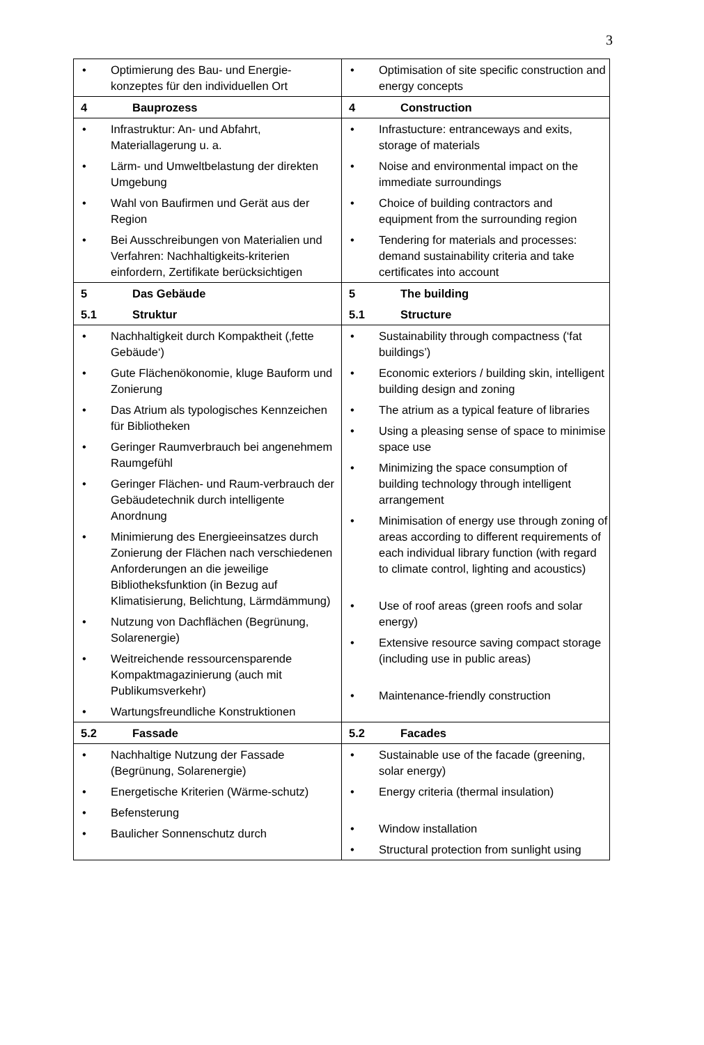3
| • Optimierung des Bau- und Energie-konzeptes für den individuellen Ort | • Optimisation of site specific construction and energy concepts |
| 4 Bauprozess | 4 Construction |
| • Infrastruktur: An- und Abfahrt, Materiallagerung u. a. • Lärm- und Umweltbelastung der direkten Umgebung • Wahl von Baufirmen und Gerät aus der Region • Bei Ausschreibungen von Materialien und Verfahren: Nachhaltigkeits-kriterien einfordern, Zertifikate berücksichtigen | • Infrastucture: entranceways and exits, storage of materials • Noise and environmental impact on the immediate surroundings • Choice of building contractors and equipment from the surrounding region • Tendering for materials and processes: demand sustainability criteria and take certificates into account |
| 5 Das Gebäude 5.1 Struktur | 5 The building 5.1 Structure |
| • Nachhaltigkeit durch Kompaktheit (‚fette Gebäude‘) • Gute Flächenökonomie, kluge Bauform und Zonierung • Das Atrium als typologisches Kennzeichen für Bibliotheken • Geringer Raumverbrauch bei angenehmem Raumgefühl • Geringer Flächen- und Raum-verbrauch der Gebäudetechnik durch intelligente Anordnung • Minimierung des Energieeinsatzes durch Zonierung der Flächen nach verschiedenen Anforderungen an die jeweilige Bibliotheksfunktion (in Bezug auf Klimatisierung, Belichtung, Lärmdämmung) • Nutzung von Dachflächen (Begrünung, Solarenergie) • Weitreichende ressourcensparende Kompaktmagazinierung (auch mit Publikumsverkehr) • Wartungsfreundliche Konstruktionen | • Sustainability through compactness (‘fat buildings’) • Economic exteriors / building skin, intelligent building design and zoning • The atrium as a typical feature of libraries • Using a pleasing sense of space to minimise space use • Minimizing the space consumption of building technology through intelligent arrangement • Minimisation of energy use through zoning of areas according to different requirements of each individual library function (with regard to climate control, lighting and acoustics) • Use of roof areas (green roofs and solar energy) • Extensive resource saving compact storage (including use in public areas) • Maintenance-friendly construction |
| 5.2 Fassade | 5.2 Facades |
| • Nachhaltige Nutzung der Fassade (Begrünung, Solarenergie) • Energetische Kriterien (Wärme-schutz) • Befensterung • Baulicher Sonnenschutz durch | • Sustainable use of the facade (greening, solar energy) • Energy criteria (thermal insulation) • Window installation • Structural protection from sunlight using |